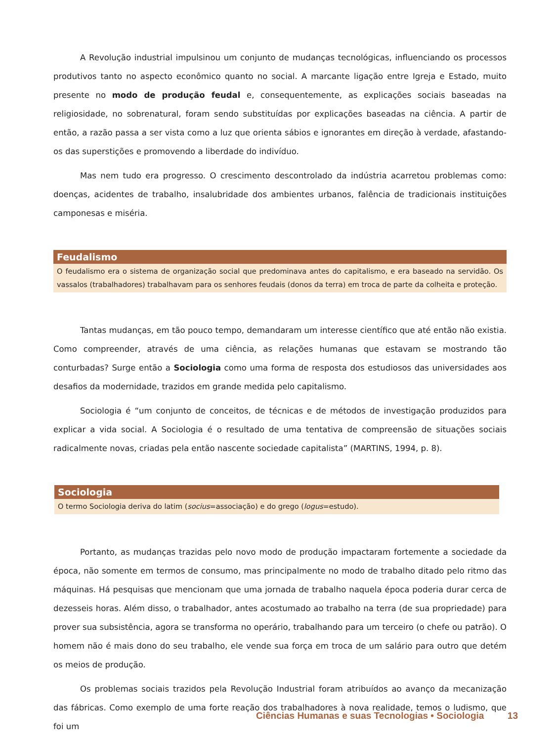A Revolução industrial impulsinou um conjunto de mudanças tecnológicas, influenciando os processos produtivos tanto no aspecto econômico quanto no social. A marcante ligação entre Igreja e Estado, muito presente no modo de produção feudal e, consequentemente, as explicações sociais baseadas na religiosidade, no sobrenatural, foram sendo substituídas por explicações baseadas na ciência. A partir de então, a razão passa a ser vista como a luz que orienta sábios e ignorantes em direção à verdade, afastando-os das superstições e promovendo a liberdade do indivíduo.
Mas nem tudo era progresso. O crescimento descontrolado da indústria acarretou problemas como: doenças, acidentes de trabalho, insalubridade dos ambientes urbanos, falência de tradicionais instituições camponesas e miséria.
Feudalismo
O feudalismo era o sistema de organização social que predominava antes do capitalismo, e era baseado na servidão. Os vassalos (trabalhadores) trabalhavam para os senhores feudais (donos da terra) em troca de parte da colheita e proteção.
Tantas mudanças, em tão pouco tempo, demandaram um interesse científico que até então não existia. Como compreender, através de uma ciência, as relações humanas que estavam se mostrando tão conturbadas? Surge então a Sociologia como uma forma de resposta dos estudiosos das universidades aos desafios da modernidade, trazidos em grande medida pelo capitalismo.
Sociologia é “um conjunto de conceitos, de técnicas e de métodos de investigação produzidos para explicar a vida social. A Sociologia é o resultado de uma tentativa de compreensão de situações sociais radicalmente novas, criadas pela então nascente sociedade capitalista” (MARTINS, 1994, p. 8).
Sociologia
O termo Sociologia deriva do latim (socius=associação) e do grego (logus=estudo).
Portanto, as mudanças trazidas pelo novo modo de produção impactaram fortemente a sociedade da época, não somente em termos de consumo, mas principalmente no modo de trabalho ditado pelo ritmo das máquinas. Há pesquisas que mencionam que uma jornada de trabalho naquela época poderia durar cerca de dezesseis horas. Além disso, o trabalhador, antes acostumado ao trabalho na terra (de sua propriedade) para prover sua subsistência, agora se transforma no operário, trabalhando para um terceiro (o chefe ou patrão). O homem não é mais dono do seu trabalho, ele vende sua força em troca de um salário para outro que detém os meios de produção.
Os problemas sociais trazidos pela Revolução Industrial foram atribuídos ao avanço da mecanização das fábricas. Como exemplo de uma forte reação dos trabalhadores à nova realidade, temos o ludismo, que foi um
Ciências Humanas e suas Tecnologias • Sociologia 13